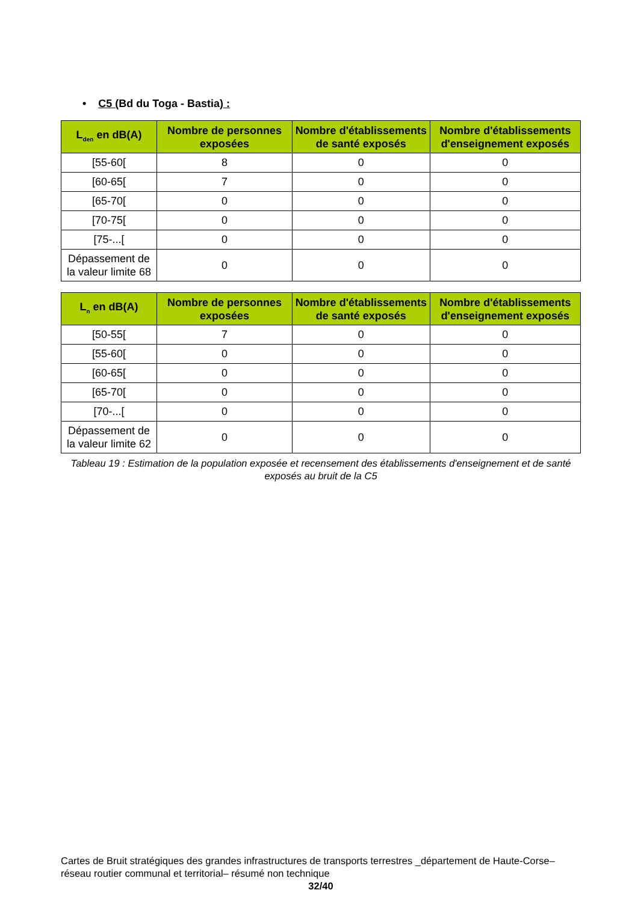• C5 (Bd du Toga - Bastia) :
| L<sub>den</sub> en dB(A) | Nombre de personnes exposées | Nombre d'établissements de santé exposés | Nombre d'établissements d'enseignement exposés |
| --- | --- | --- | --- |
| [55-60[ | 8 | 0 | 0 |
| [60-65[ | 7 | 0 | 0 |
| [65-70[ | 0 | 0 | 0 |
| [70-75[ | 0 | 0 | 0 |
| [75-...[ | 0 | 0 | 0 |
| Dépassement de la valeur limite 68 | 0 | 0 | 0 |
| L<sub>n</sub> en dB(A) | Nombre de personnes exposées | Nombre d'établissements de santé exposés | Nombre d'établissements d'enseignement exposés |
| --- | --- | --- | --- |
| [50-55[ | 7 | 0 | 0 |
| [55-60[ | 0 | 0 | 0 |
| [60-65[ | 0 | 0 | 0 |
| [65-70[ | 0 | 0 | 0 |
| [70-...[ | 0 | 0 | 0 |
| Dépassement de la valeur limite 62 | 0 | 0 | 0 |
Tableau 19 : Estimation de la population exposée et recensement des établissements d'enseignement et de santé exposés au bruit de la C5
Cartes de Bruit stratégiques des grandes infrastructures de transports terrestres _département de Haute-Corse– réseau routier communal et territorial– résumé non technique
32/40